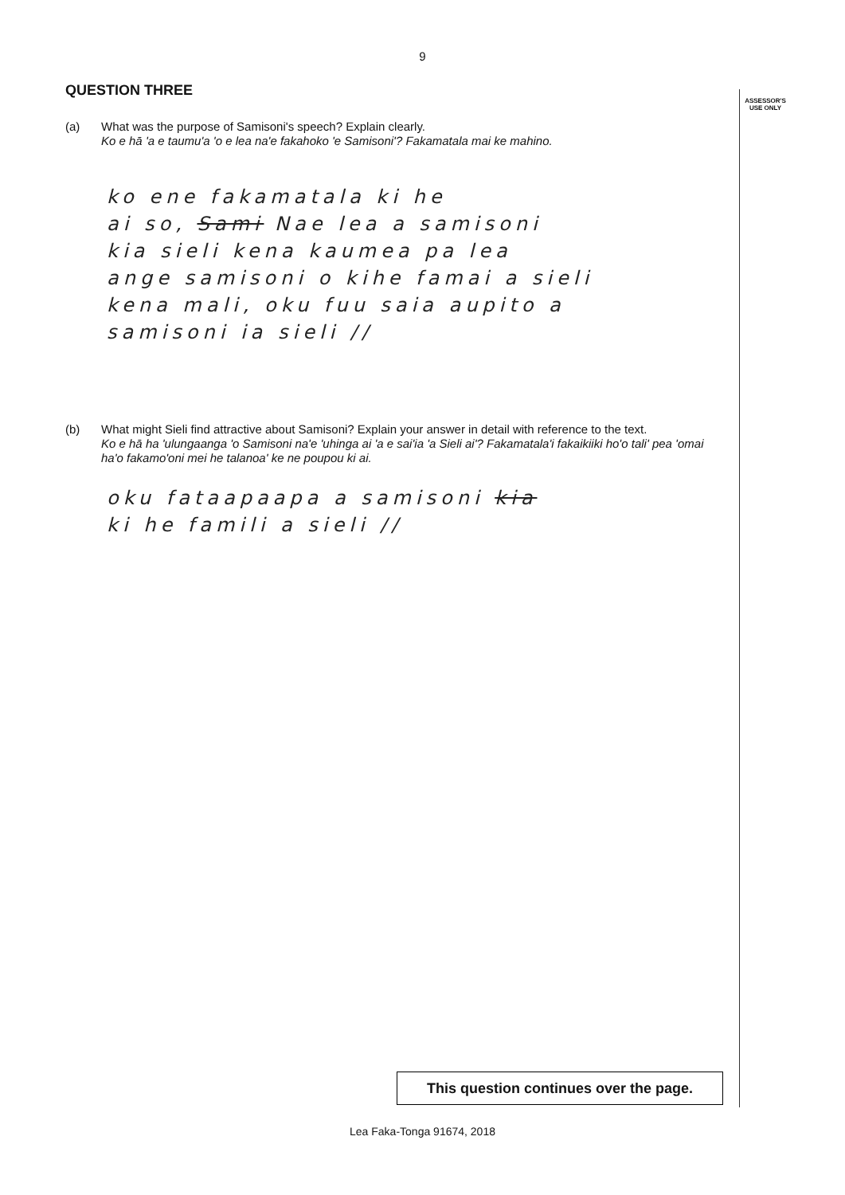ASSESSOR'S USE ONLY
9
QUESTION THREE
(a) What was the purpose of Samisoni's speech? Explain clearly.
Ko e hā 'a e taumu'a 'o e lea na'e fakahoko 'e Samisoni'? Fakamatala mai ke mahino.
ko ene fakamatala ki he
ai so, Sami Nae lea a samisoni
kia sieli kena kaumea pa lea
ange samisoni o kihe famai a sieli
kena mali, oku fuu saia aupito a
samisoni ia sieli //
(b) What might Sieli find attractive about Samisoni? Explain your answer in detail with reference to the text.
Ko e hā ha 'ulungaanga 'o Samisoni na'e 'uhinga ai 'a e sai'ia 'a Sieli ai'? Fakamatala'i fakaikiiki ho'o tali' pea 'omai ha'o fakamo'oni mei he talanoa' ke ne poupou ki ai.
oku fataapaapa a samisoni kia
ki he famili a sieli //
This question continues over the page.
Lea Faka-Tonga 91674, 2018